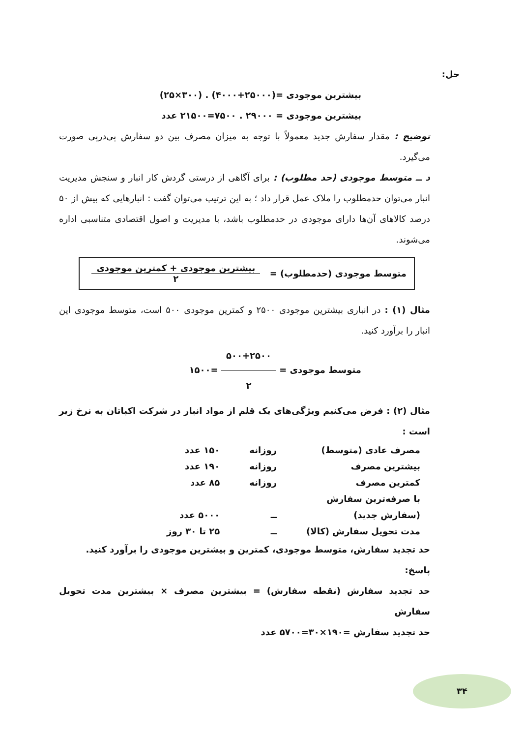حل:
بیشترین موجودی =(۲۵۰۰۰+۴۰۰۰) . (۳۰۰×۲۵)
بیشترین موجودی = ۲۹۰۰۰ . ۷۵۰۰=۲۱۵۰۰ عدد
توضیح : مقدار سفارش جدید معمولاً با توجه به میزان مصرف بین دو سفارش پی‌درپی صورت می‌گیرد.
د ــ متوسط موجودی (حد مطلوب) : برای آگاهی از درستی گردش کار انبار و سنجش مدیریت انبار می‌توان حدمطلوب را ملاک عمل قرار داد ؛ به این ترتیب می‌توان گفت : انبارهایی که بیش از ۵۰ درصد کالاهای آن‌ها دارای موجودی در حدمطلوب باشد، با مدیریت و اصول اقتصادی متناسبی اداره می‌شوند.
متوسط موجودی (حدمطلوب) = بیشترین موجودی + کمترین موجودی ۲
مثال (۱) : در انباری بیشترین موجودی ۲۵۰۰ و کمترین موجودی ۵۰۰ است، متوسط موجودی این انبار را برآورد کنید.
متوسط موجودی = ۵۰۰+۲۵۰۰ ۲ =۱۵۰۰
مثال (۲) : فرض می‌کنیم ویژگی‌های یک قلم از مواد انبار در شرکت اکباتان به نرخ زیر است :
| مصرف عادی (متوسط) | روزانه | ۱۵۰ عدد |
| بیشترین مصرف | روزانه | ۱۹۰ عدد |
| کمترین مصرف | روزانه | ۸۵ عدد |
| با صرفه‌ترین سفارش | | |
| (سفارش جدید) | ــ | ۵۰۰۰ عدد |
| مدت تحویل سفارش (کالا) | ــ | ۲۵ تا ۳۰ روز |
حد تجدید سفارش، متوسط موجودی، کمترین و بیشترین موجودی را برآورد کنید.
پاسخ:
حد تجدید سفارش (نقطه سفارش) = بیشترین مصرف × بیشترین مدت تحویل سفارش
حد تجدید سفارش =۱۹۰×۳۰=۵۷۰۰ عدد
۳۴